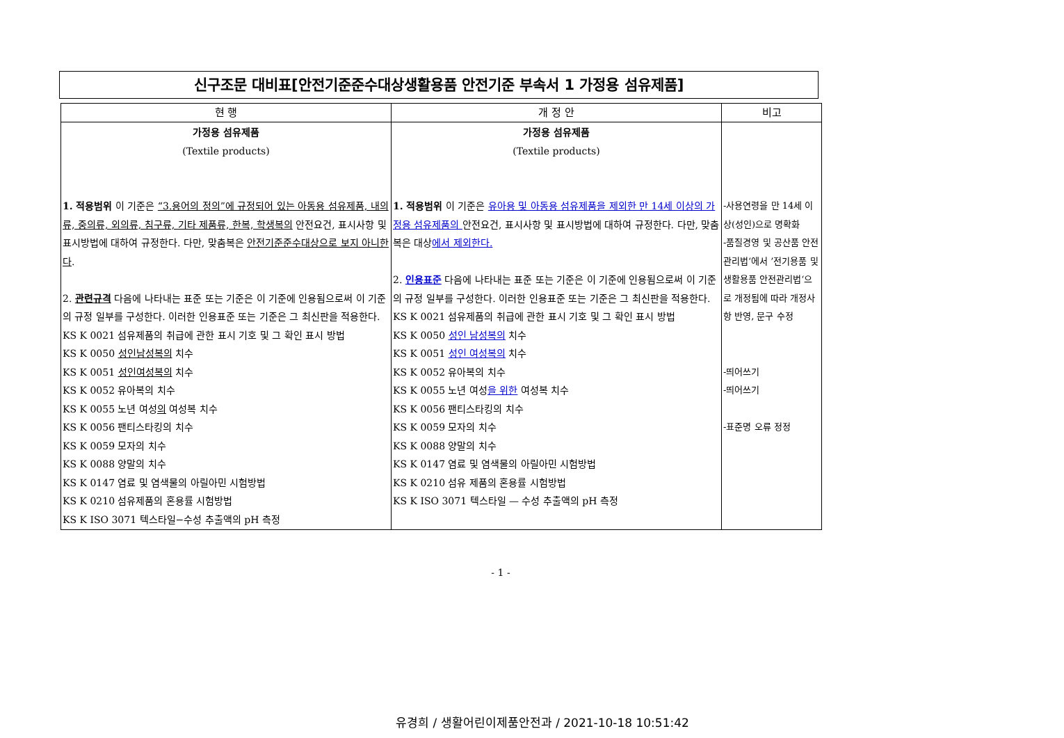신구조문 대비표[안전기준준수대상생활용품 안전기준 부속서 1 가정용 섬유제품]
| 현 행 | 개 정 안 | 비고 |
| --- | --- | --- |
| 가정용 섬유제품 (Textile products) 1. 적용범위 이 기준은 “3.용어의 정의”에 규정되어 있는 아동용 섬유제품, 내의류, 중의류, 외의류, 침구류, 기타 제품류, 한복, 학생복의 안전요건, 표시사항 및 표시방법에 대하여 규정한다. 다만, 맞춤복은 안전기준준수대상으로 보지 아니한다 . 2. 관련규격 다음에 나타내는 표준 또는 기준은 이 기준에 인용됨으로써 이 기준의 규정 일부를 구성한다. 이러한 인용표준 또는 기준은 그 최신판을 적용한다. KS K 0021 섬유제품의 취급에 관한 표시 기호 및 그 확인 표시 방법 KS K 0050 성인남성복의 치수 KS K 0051 성인여성복의 치수 KS K 0052 유아복의 치수 KS K 0055 노년 여성 의 여성복 치수 KS K 0056 팬티스타킹의 치수 KS K 0059 모자의 치수 KS K 0088 양말의 치수 KS K 0147 염료 및 염색물의 아릴아민 시험방법 KS K 0210 섬유제품의 혼용률 시험방법 KS K ISO 3071 텍스타일−수성 추출액의 pH 측정 | 가정용 섬유제품 (Textile products) 1. 적용범위 이 기준은 유아용 및 아동용 섬유제품을 제외한 만 14세 이상의 가정용 섬유제품의 안전요건, 표시사항 및 표시방법에 대하여 규정한다. 다만, 맞춤복은 대상 에서 제외한다. 2. 인용표준 다음에 나타내는 표준 또는 기준은 이 기준에 인용됨으로써 이 기준의 규정 일부를 구성한다. 이러한 인용표준 또는 기준은 그 최신판을 적용한다. KS K 0021 섬유제품의 취급에 관한 표시 기호 및 그 확인 표시 방법 KS K 0050 성인 남성복의 치수 KS K 0051 성인 여성복의 치수 KS K 0052 유아복의 치수 KS K 0055 노년 여성 을 위한 여성복 치수 KS K 0056 팬티스타킹의 치수 KS K 0059 모자의 치수 KS K 0088 양말의 치수 KS K 0147 염료 및 염색물의 아릴아민 시험방법 KS K 0210 섬유 제품의 혼용률 시험방법 KS K ISO 3071 텍스타일 — 수성 추출액의 pH 측정 | -사용연령을 만 14세 이상(성인)으로 명확화 -품질경영 및 공산품 안전관리법‘에서 ’전기용품 및 생활용품 안전관리법‘으로 개정됨에 따라 개정사항 반영, 문구 수정 -띄어쓰기 -띄어쓰기 -표준명 오류 정정 |
- 1 -
유경희 / 생활어린이제품안전과 / 2021-10-18 10:51:42